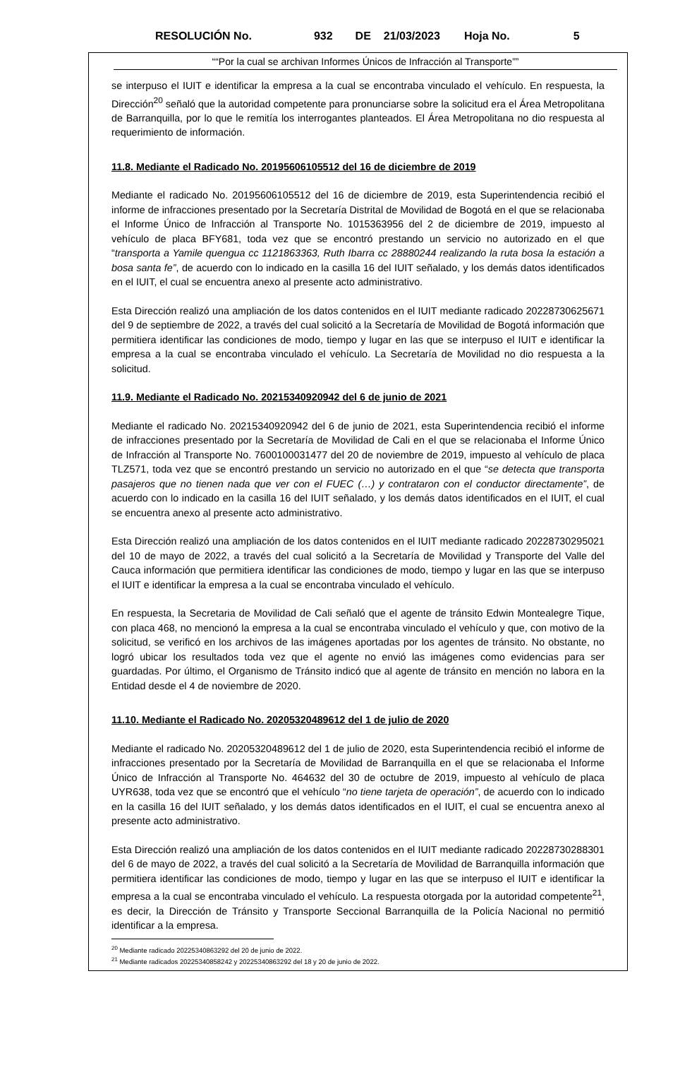RESOLUCIÓN No. 932 DE 21/03/2023 Hoja No. 5
““Por la cual se archivan Informes Únicos de Infracción al Transporte””
se interpuso el IUIT e identificar la empresa a la cual se encontraba vinculado el vehículo. En respuesta, la Dirección<sup>20</sup> señaló que la autoridad competente para pronunciarse sobre la solicitud era el Área Metropolitana de Barranquilla, por lo que le remitía los interrogantes planteados. El Área Metropolitana no dio respuesta al requerimiento de información.
11.8. Mediante el Radicado No. 20195606105512 del 16 de diciembre de 2019
Mediante el radicado No. 20195606105512 del 16 de diciembre de 2019, esta Superintendencia recibió el informe de infracciones presentado por la Secretaría Distrital de Movilidad de Bogotá en el que se relacionaba el Informe Único de Infracción al Transporte No. 1015363956 del 2 de diciembre de 2019, impuesto al vehículo de placa BFY681, toda vez que se encontró prestando un servicio no autorizado en el que “transporta a Yamile quengua cc 1121863363, Ruth Ibarra cc 28880244 realizando la ruta bosa la estación a bosa santa fe”, de acuerdo con lo indicado en la casilla 16 del IUIT señalado, y los demás datos identificados en el IUIT, el cual se encuentra anexo al presente acto administrativo.
Esta Dirección realizó una ampliación de los datos contenidos en el IUIT mediante radicado 20228730625671 del 9 de septiembre de 2022, a través del cual solicitó a la Secretaría de Movilidad de Bogotá información que permitiera identificar las condiciones de modo, tiempo y lugar en las que se interpuso el IUIT e identificar la empresa a la cual se encontraba vinculado el vehículo. La Secretaría de Movilidad no dio respuesta a la solicitud.
11.9. Mediante el Radicado No. 20215340920942 del 6 de junio de 2021
Mediante el radicado No. 20215340920942 del 6 de junio de 2021, esta Superintendencia recibió el informe de infracciones presentado por la Secretaría de Movilidad de Cali en el que se relacionaba el Informe Único de Infracción al Transporte No. 7600100031477 del 20 de noviembre de 2019, impuesto al vehículo de placa TLZ571, toda vez que se encontró prestando un servicio no autorizado en el que “se detecta que transporta pasajeros que no tienen nada que ver con el FUEC (…) y contrataron con el conductor directamente”, de acuerdo con lo indicado en la casilla 16 del IUIT señalado, y los demás datos identificados en el IUIT, el cual se encuentra anexo al presente acto administrativo.
Esta Dirección realizó una ampliación de los datos contenidos en el IUIT mediante radicado 20228730295021 del 10 de mayo de 2022, a través del cual solicitó a la Secretaría de Movilidad y Transporte del Valle del Cauca información que permitiera identificar las condiciones de modo, tiempo y lugar en las que se interpuso el IUIT e identificar la empresa a la cual se encontraba vinculado el vehículo.
En respuesta, la Secretaria de Movilidad de Cali señaló que el agente de tránsito Edwin Montealegre Tique, con placa 468, no mencionó la empresa a la cual se encontraba vinculado el vehículo y que, con motivo de la solicitud, se verificó en los archivos de las imágenes aportadas por los agentes de tránsito. No obstante, no logró ubicar los resultados toda vez que el agente no envió las imágenes como evidencias para ser guardadas. Por último, el Organismo de Tránsito indicó que al agente de tránsito en mención no labora en la Entidad desde el 4 de noviembre de 2020.
11.10. Mediante el Radicado No. 20205320489612 del 1 de julio de 2020
Mediante el radicado No. 20205320489612 del 1 de julio de 2020, esta Superintendencia recibió el informe de infracciones presentado por la Secretaría de Movilidad de Barranquilla en el que se relacionaba el Informe Único de Infracción al Transporte No. 464632 del 30 de octubre de 2019, impuesto al vehículo de placa UYR638, toda vez que se encontró que el vehículo “no tiene tarjeta de operación”, de acuerdo con lo indicado en la casilla 16 del IUIT señalado, y los demás datos identificados en el IUIT, el cual se encuentra anexo al presente acto administrativo.
Esta Dirección realizó una ampliación de los datos contenidos en el IUIT mediante radicado 20228730288301 del 6 de mayo de 2022, a través del cual solicitó a la Secretaría de Movilidad de Barranquilla información que permitiera identificar las condiciones de modo, tiempo y lugar en las que se interpuso el IUIT e identificar la empresa a la cual se encontraba vinculado el vehículo. La respuesta otorgada por la autoridad competente<sup>21</sup>, es decir, la Dirección de Tránsito y Transporte Seccional Barranquilla de la Policía Nacional no permitió identificar a la empresa.
<sup>20</sup> Mediante radicado 20225340863292 del 20 de junio de 2022.
<sup>21</sup> Mediante radicados 20225340858242 y 20225340863292 del 18 y 20 de junio de 2022.